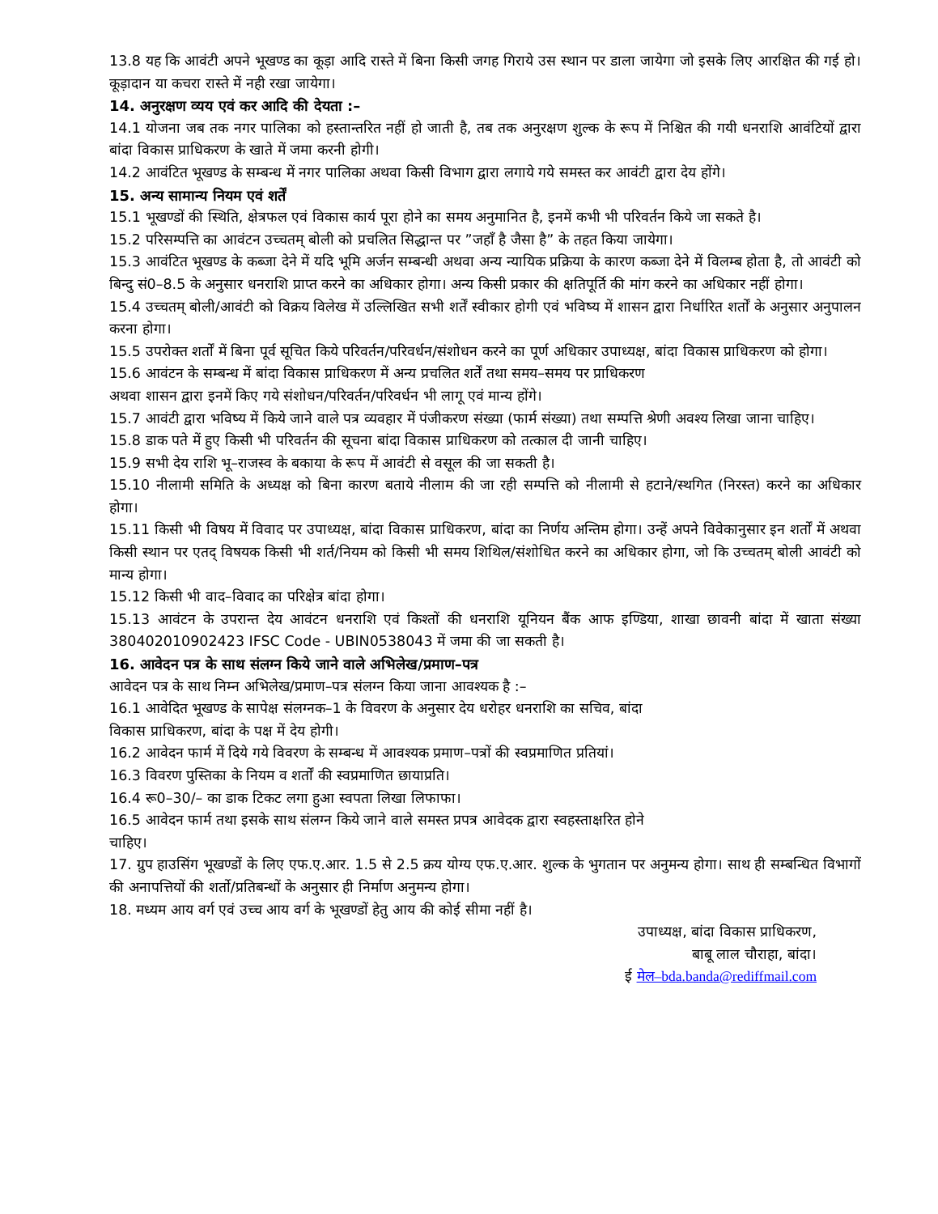13.8 यह कि आवंटी अपने भूखण्ड का कूड़ा आदि रास्ते में बिना किसी जगह गिराये उस स्थान पर डाला जायेगा जो इसके लिए आरक्षित की गई हो। कूड़ादान या कचरा रास्ते में नही रखा जायेगा।
14. अनुरक्षण व्यय एवं कर आदि की देयता :–
14.1 योजना जब तक नगर पालिका को हस्तान्तरित नहीं हो जाती है, तब तक अनुरक्षण शुल्क के रूप में निश्चित की गयी धनराशि आवंटियों द्वारा बांदा विकास प्राधिकरण के खाते में जमा करनी होगी।
14.2 आवंटित भूखण्ड के सम्बन्ध में नगर पालिका अथवा किसी विभाग द्वारा लगाये गये समस्त कर आवंटी द्वारा देय होंगे।
15. अन्य सामान्य नियम एवं शर्तें
15.1 भूखण्डों की स्थिति, क्षेत्रफल एवं विकास कार्य पूरा होने का समय अनुमानित है, इनमें कभी भी परिवर्तन किये जा सकते है।
15.2 परिसम्पत्ति का आवंटन उच्चतम् बोली को प्रचलित सिद्धान्त पर ”जहाँ है जैसा है” के तहत किया जायेगा।
15.3 आवंटित भूखण्ड के कब्जा देने में यदि भूमि अर्जन सम्बन्धी अथवा अन्य न्यायिक प्रक्रिया के कारण कब्जा देने में विलम्ब होता है, तो आवंटी को बिन्दु सं0–8.5 के अनुसार धनराशि प्राप्त करने का अधिकार होगा। अन्य किसी प्रकार की क्षतिपूर्ति की मांग करने का अधिकार नहीं होगा।
15.4 उच्चतम् बोली/आवंटी को विक्रय विलेख में उल्लिखित सभी शर्तें स्वीकार होगी एवं भविष्य में शासन द्वारा निर्धारित शर्तों के अनुसार अनुपालन करना होगा।
15.5 उपरोक्त शर्तों में बिना पूर्व सूचित किये परिवर्तन/परिवर्धन/संशोधन करने का पूर्ण अधिकार उपाध्यक्ष, बांदा विकास प्राधिकरण को होगा।
15.6 आवंटन के सम्बन्ध में बांदा विकास प्राधिकरण में अन्य प्रचलित शर्तें तथा समय–समय पर प्राधिकरण
अथवा शासन द्वारा इनमें किए गये संशोधन/परिवर्तन/परिवर्धन भी लागू एवं मान्य होंगे।
15.7 आवंटी द्वारा भविष्य में किये जाने वाले पत्र व्यवहार में पंजीकरण संख्या (फार्म संख्या) तथा सम्पत्ति श्रेणी अवश्य लिखा जाना चाहिए।
15.8 डाक पते में हुए किसी भी परिवर्तन की सूचना बांदा विकास प्राधिकरण को तत्काल दी जानी चाहिए।
15.9 सभी देय राशि भू–राजस्व के बकाया के रूप में आवंटी से वसूल की जा सकती है।
15.10 नीलामी समिति के अध्यक्ष को बिना कारण बताये नीलाम की जा रही सम्पत्ति को नीलामी से हटाने/स्थगित (निरस्त) करने का अधिकार होगा।
15.11 किसी भी विषय में विवाद पर उपाध्यक्ष, बांदा विकास प्राधिकरण, बांदा का निर्णय अन्तिम होगा। उन्हें अपने विवेकानुसार इन शर्तों में अथवा किसी स्थान पर एतद् विषयक किसी भी शर्त/नियम को किसी भी समय शिथिल/संशोधित करने का अधिकार होगा, जो कि उच्चतम् बोली आवंटी को मान्य होगा।
15.12 किसी भी वाद–विवाद का परिक्षेत्र बांदा होगा।
15.13 आवंटन के उपरान्त देय आवंटन धनराशि एवं किश्तों की धनराशि यूनियन बैंक आफ इण्डिया, शाखा छावनी बांदा में खाता संख्या 380402010902423 IFSC Code - UBIN0538043 में जमा की जा सकती है।
16. आवेदन पत्र के साथ संलग्न किये जाने वाले अभिलेख/प्रमाण–पत्र
आवेदन पत्र के साथ निम्न अभिलेख/प्रमाण–पत्र संलग्न किया जाना आवश्यक है :–
16.1 आवेदित भूखण्ड के सापेक्ष संलग्नक–1 के विवरण के अनुसार देय धरोहर धनराशि का सचिव, बांदा
विकास प्राधिकरण, बांदा के पक्ष में देय होगी।
16.2 आवेदन फार्म में दिये गये विवरण के सम्बन्ध में आवश्यक प्रमाण–पत्रों की स्वप्रमाणित प्रतियां।
16.3 विवरण पुस्तिका के नियम व शर्तों की स्वप्रमाणित छायाप्रति।
16.4 रू0–30/– का डाक टिकट लगा हुआ स्वपता लिखा लिफाफा।
16.5 आवेदन फार्म तथा इसके साथ संलग्न किये जाने वाले समस्त प्रपत्र आवेदक द्वारा स्वहस्ताक्षरित होने
चाहिए।
17. ग्रुप हाउसिंग भूखण्डों के लिए एफ.ए.आर. 1.5 से 2.5 क्रय योग्य एफ.ए.आर. शुल्क के भुगतान पर अनुमन्य होगा। साथ ही सम्बन्धित विभागों की अनापत्तियों की शर्तो/प्रतिबन्धों के अनुसार ही निर्माण अनुमन्य होगा।
18. मध्यम आय वर्ग एवं उच्च आय वर्ग के भूखण्डों हेतु आय की कोई सीमा नहीं है।
उपाध्यक्ष, बांदा विकास प्राधिकरण,
बाबू लाल चौराहा, बांदा।
ई मेल–bda.banda@rediffmail.com